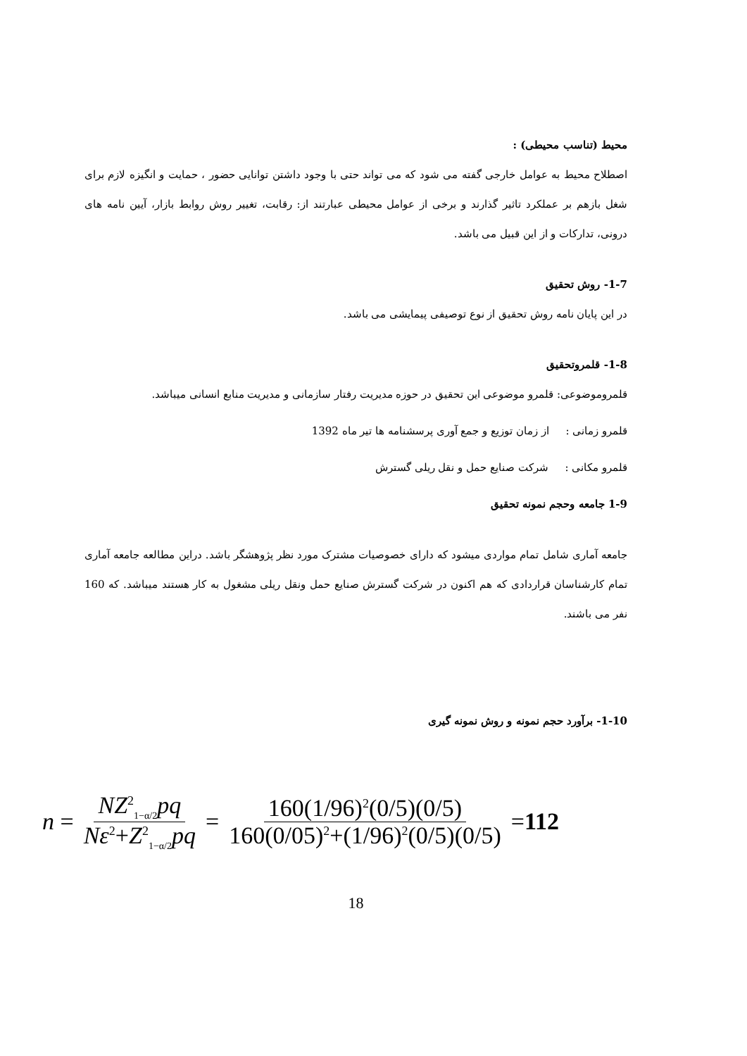محیط (تناسب محیطی) :
اصطلاح محیط به عوامل خارجی گفته می شود که می تواند حتی با وجود داشتن توانایی حضور ، حمایت و انگیزه لازم برای شغل بازهم بر عملکرد تاثیر گذارند و برخی از عوامل محیطی عبارتند از: رقابت، تغییر روش روابط بازار، آیین نامه های درونی، تدارکات و از این قبیل می باشد.
1-7- روش تحقیق
در این پایان نامه روش تحقیق از نوع توصیفی پیمایشی می باشد.
1-8- قلمروتحقیق
قلمروموضوعی: قلمرو موضوعی این تحقیق در حوزه مدیریت رفتار سازمانی و مدیریت منابع انسانی میباشد.
قلمرو زمانی : از زمان توزیع و جمع آوری پرسشنامه ها تیر ماه 1392
قلمرو مکانی : شرکت صنایع حمل و نقل ریلی گسترش
1-9 جامعه وحجم نمونه تحقیق
جامعه آماری شامل تمام مواردی میشود که دارای خصوصیات مشترک مورد نظر پژوهشگر باشد. دراین مطالعه جامعه آماری تمام کارشناسان قراردادی که هم اکنون در شرکت گسترش صنایع حمل ونقل ریلی مشغول به کار هستند میباشد. که 160 نفر می باشند.
1-10- برآورد حجم نمونه و روش نمونه گیری
n = NZ<sup>2</sup><sub>1−α/2</sub>pq Nε<sup>2</sup>+Z<sup>2</sup><sub>1−α/2</sub>pq = 160(1/96)<sup>2</sup>(0/5)(0/5) 160(0/05)<sup>2</sup>+(1/96)<sup>2</sup>(0/5)(0/5) = 112
18